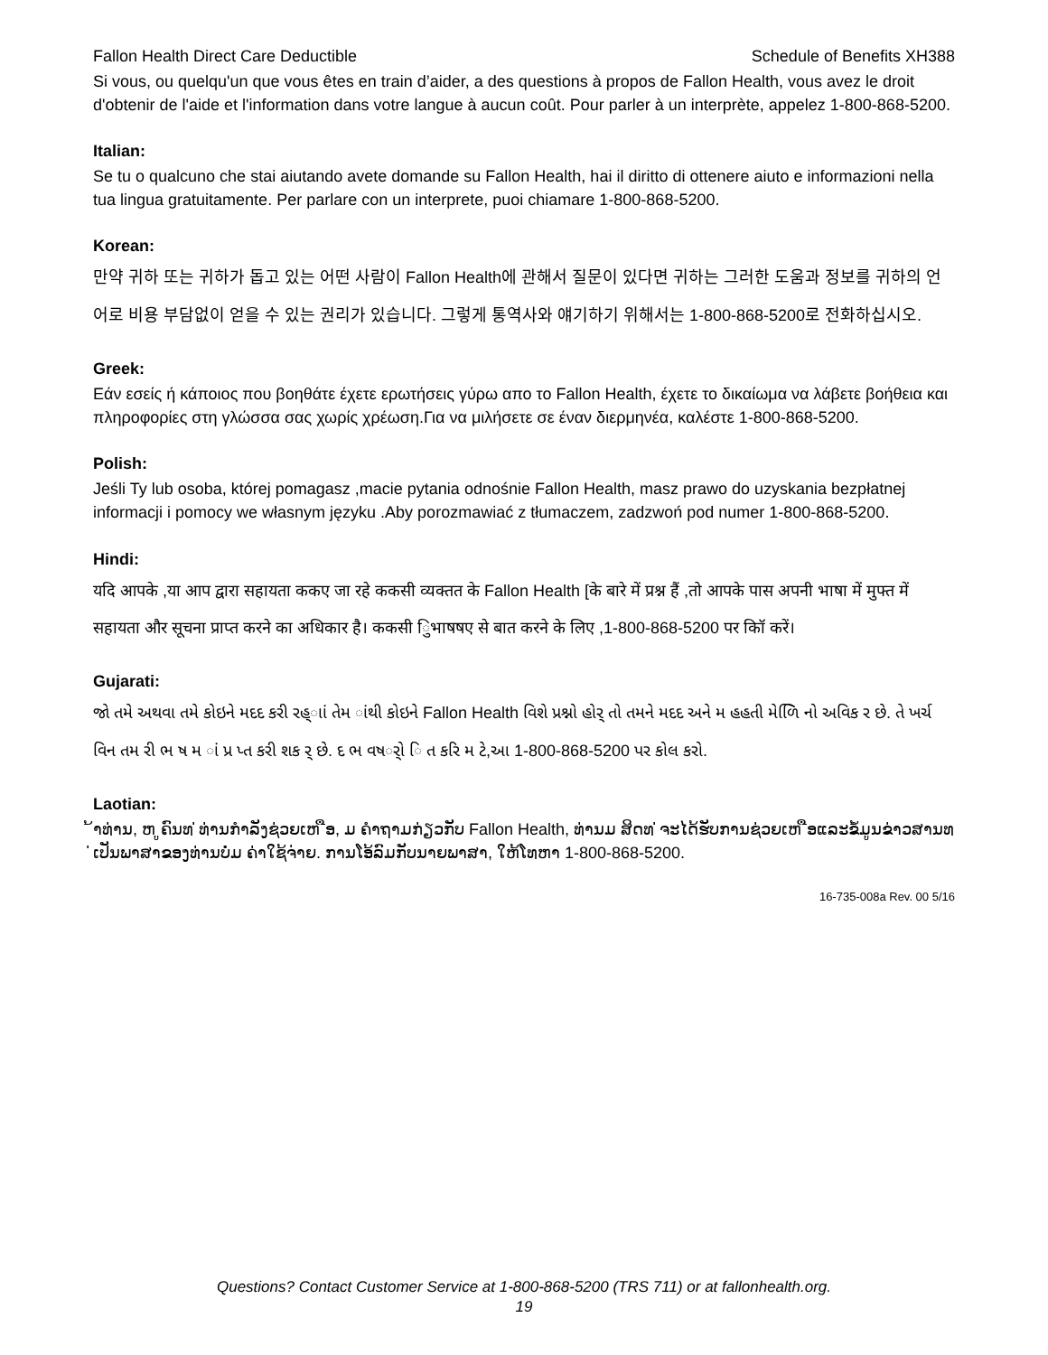Fallon Health Direct Care Deductible Schedule of Benefits XH388
Si vous, ou quelqu'un que vous êtes en train d’aider, a des questions à propos de Fallon Health, vous avez le droit d'obtenir de l'aide et l'information dans votre langue à aucun coût. Pour parler à un interprète, appelez 1-800-868-5200.
Italian:
Se tu o qualcuno che stai aiutando avete domande su Fallon Health, hai il diritto di ottenere aiuto e informazioni nella tua lingua gratuitamente. Per parlare con un interprete, puoi chiamare 1-800-868-5200.
Korean:
만약 귀하 또는 귀하가 돕고 있는 어떤 사람이 Fallon Health에 관해서 질문이 있다면 귀하는 그러한 도움과 정보를 귀하의 언어로 비용 부담없이 얻을 수 있는 권리가 있습니다. 그렇게 통역사와 얘기하기 위해서는 1-800-868-5200로 전화하십시오.
Greek:
Εάν εσείς ή κάποιος που βοηθάτε έχετε ερωτήσεις γύρω απο το Fallon Health, έχετε το δικαίωμα να λάβετε βοήθεια και πληροφορίες στη γλώσσα σας χωρίς χρέωση.Για να μιλήσετε σε έναν διερμηνέα, καλέστε 1-800-868-5200.
Polish:
Jeśli Ty lub osoba, której pomagasz ,macie pytania odnośnie Fallon Health, masz prawo do uzyskania bezpłatnej informacji i pomocy we własnym języku .Aby porozmawiać z tłumaczem, zadzwoń pod numer 1-800-868-5200.
Hindi:
यदि आपके ,या आप द्वारा सहायता ककए जा रहे ककसी व्यक्तत के Fallon Health [के बारे में प्रश्न हैं ,तो आपके पास अपनी भाषा में मुफ्त में सहायता और सूचना प्राप्त करने का अधिकार है। ककसी िुभाषषए से बात करने के लिए ,1-800-868-5200 पर कॉि करें।
Gujarati:
જો તમે અથવા તમે કોઇને મદદ કરી રહ્ાાં તેમ ાંથી કોઇને Fallon Health વિશે પ્રશ્નો હોર્ તો તમને મદદ અને મ હહતી મેળિિ નો અવિક ર છે. તે ખર્ચ વિન તમ રી ભ ષ મ ાં પ્ર પ્ત કરી શક ર્ છે. દ ભ વષર્ો િ ત કરિ મ ટે,આ 1-800-868-5200 પર કોલ કરો.
Laotian:
້າທ່ານ, ຫ ູຄົນທ ່ທ່ານກໍາລັງຊ່ວຍເຫ ືອ, ມ ຄໍາຖາມກ່ຽວກັບ Fallon Health, ທ່ານມ ສິດທ ່ຈະໄດ້ຮັບການຊ່ວຍເຫ ືອແລະຂໍ້ມູນຂ່າວສານທ ່ເປັນພາສາຂອງທ່ານບໍ່ມ ຄ່າໃຊ້ຈ່າຍ. ການໂອ້ລົມກັບນາຍພາສາ, ໃຫ້ໂທຫາ 1-800-868-5200.
16-735-008a Rev. 00 5/16
Questions? Contact Customer Service at 1-800-868-5200 (TRS 711) or at fallonhealth.org.
19